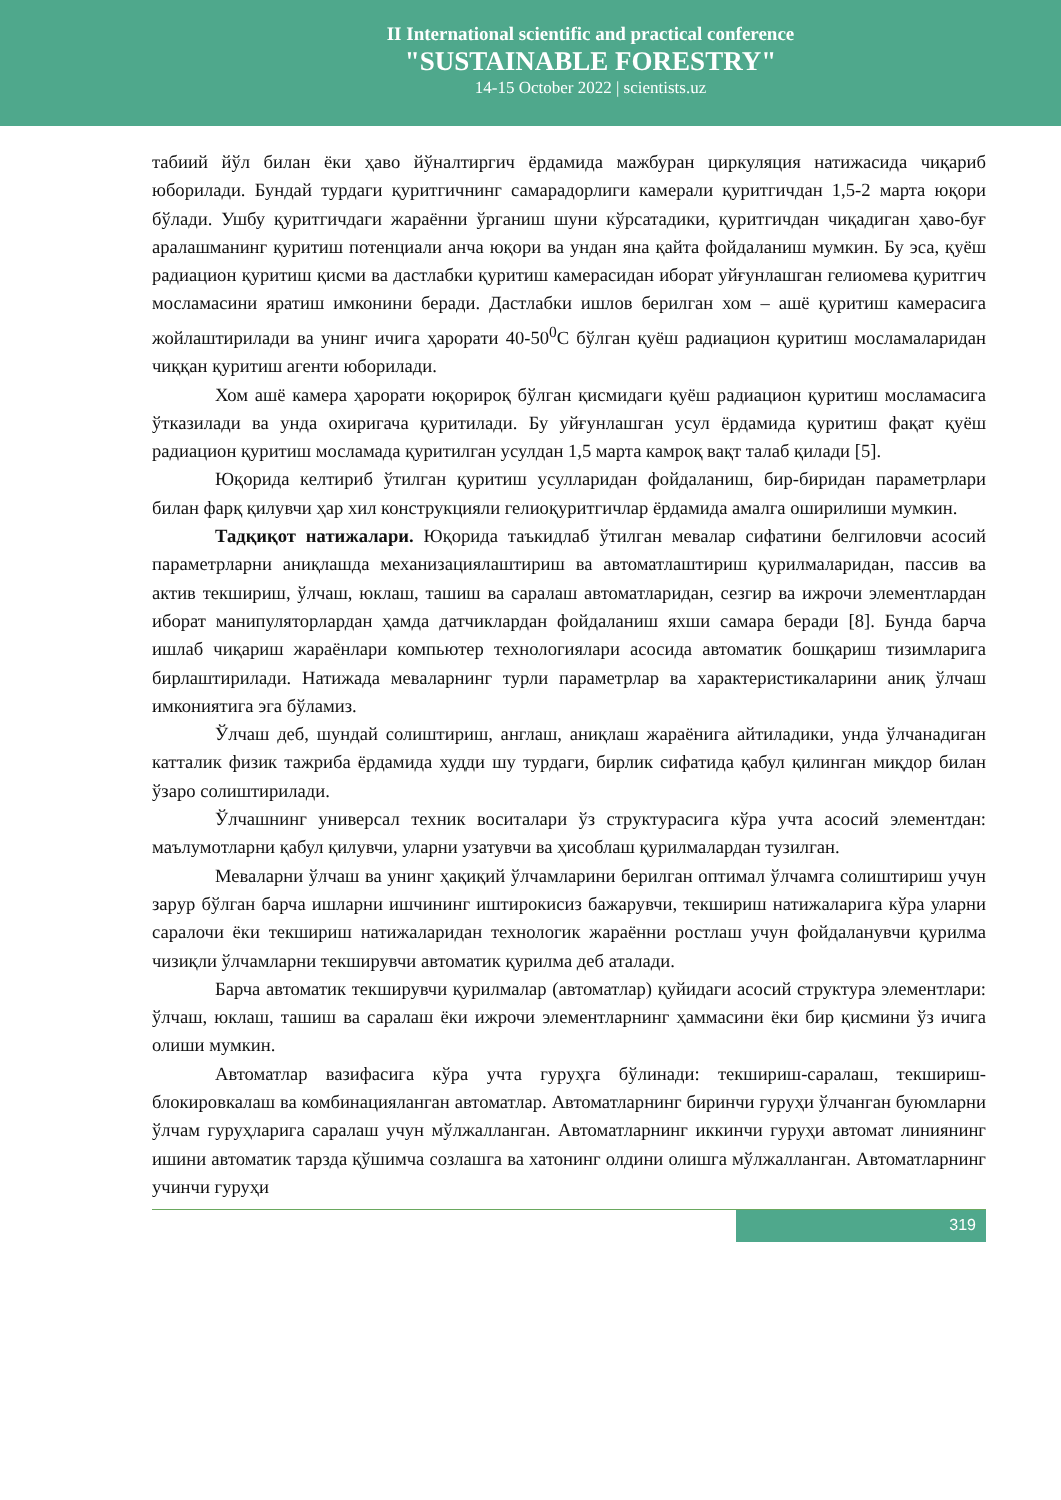II International scientific and practical conference
"SUSTAINABLE FORESTRY"
14-15 October 2022 | scientists.uz
табиий йўл билан ёки ҳаво йўналтиргич ёрдамида мажбуран циркуляция натижасида чиқариб юборилади. Бундай турдаги қуритгичнинг самарадорлиги камерали қуритгичдан 1,5-2 марта юқори бўлади. Ушбу қуритгичдаги жараённи ўрганиш шуни кўрсатадики, қуритгичдан чиқадиган ҳаво-буғ аралашманинг қуритиш потенциали анча юқори ва ундан яна қайта фойдаланиш мумкин. Бу эса, қуёш радиацион қуритиш қисми ва дастлабки қуритиш камерасидан иборат уйғунлашган гелиомева қуритгич мосламасини яратиш имконини беради. Дастлабки ишлов берилган хом – ашё қуритиш камерасига жойлаштирилади ва унинг ичига ҳарорати 40-50<sup>0</sup>С бўлган қуёш радиацион қуритиш мосламаларидан чиққан қуритиш агенти юборилади.
Хом ашё камера ҳарорати юқорироқ бўлган қисмидаги қуёш радиацион қуритиш мосламасига ўтказилади ва унда охиригача қуритилади. Бу уйғунлашган усул ёрдамида қуритиш фақат қуёш радиацион қуритиш мосламада қуритилган усулдан 1,5 марта камроқ вақт талаб қилади [5].
Юқорида келтириб ўтилган қуритиш усулларидан фойдаланиш, бир-биридан параметрлари билан фарқ қилувчи ҳар хил конструкцияли гелиоқуритгичлар ёрдамида амалга оширилиши мумкин.
Тадқиқот натижалари. Юқорида таъкидлаб ўтилган мевалар сифатини белгиловчи асосий параметрларни аниқлашда механизациялаштириш ва автоматлаштириш қурилмаларидан, пассив ва актив текшириш, ўлчаш, юклаш, ташиш ва саралаш автоматларидан, сезгир ва ижрочи элементлардан иборат манипуляторлардан ҳамда датчиклардан фойдаланиш яхши самара беради [8]. Бунда барча ишлаб чиқариш жараёнлари компьютер технологиялари асосида автоматик бошқариш тизимларига бирлаштирилади. Натижада меваларнинг турли параметрлар ва характеристикаларини аниқ ўлчаш имкониятига эга бўламиз.
Ўлчаш деб, шундай солиштириш, англаш, аниқлаш жараёнига айтиладики, унда ўлчанадиган катталик физик тажриба ёрдамида худди шу турдаги, бирлик сифатида қабул қилинган миқдор билан ўзаро солиштирилади.
Ўлчашнинг универсал техник воситалари ўз структурасига кўра учта асосий элементдан: маълумотларни қабул қилувчи, уларни узатувчи ва ҳисоблаш қурилмалардан тузилган.
Меваларни ўлчаш ва унинг ҳақиқий ўлчамларини берилган оптимал ўлчамга солиштириш учун зарур бўлган барча ишларни ишчининг иштирокисиз бажарувчи, текшириш натижаларига кўра уларни саралочи ёки текшириш натижаларидан технологик жараённи ростлаш учун фойдаланувчи қурилма чизиқли ўлчамларни текширувчи автоматик қурилма деб аталади.
Барча автоматик текширувчи қурилмалар (автоматлар) қуйидаги асосий структура элементлари: ўлчаш, юклаш, ташиш ва саралаш ёки ижрочи элементларнинг ҳаммасини ёки бир қисмини ўз ичига олиши мумкин.
Автоматлар вазифасига кўра учта гуруҳга бўлинади: текшириш-саралаш, текшириш-блокировкалаш ва комбинацияланган автоматлар. Автоматларнинг биринчи гуруҳи ўлчанган буюмларни ўлчам гуруҳларига саралаш учун мўлжалланган. Автоматларнинг иккинчи гуруҳи автомат линиянинг ишини автоматик тарзда қўшимча созлашга ва хатонинг олдини олишга мўлжалланган. Автоматларнинг учинчи гуруҳи
319